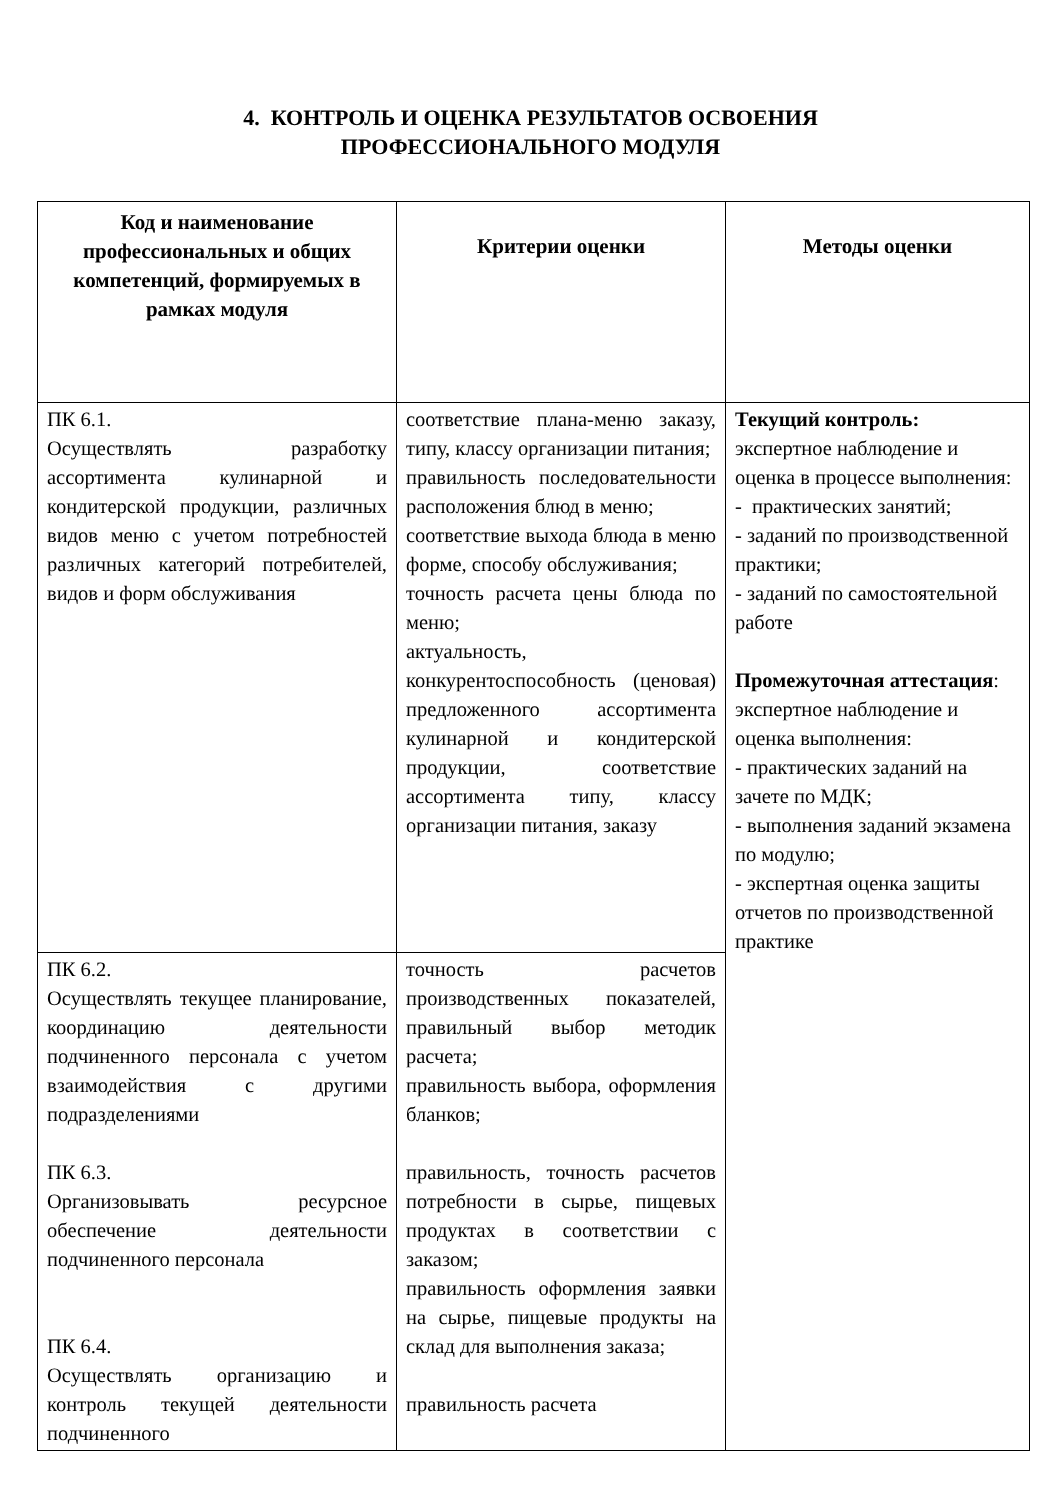4. КОНТРОЛЬ И ОЦЕНКА РЕЗУЛЬТАТОВ ОСВОЕНИЯ
ПРОФЕССИОНАЛЬНОГО МОДУЛЯ
| Код и наименование профессиональных и общих компетенций, формируемых в рамках модуля | Критерии оценки | Методы оценки |
| --- | --- | --- |
| ПК 6.1. Осуществлять разработку ассортимента кулинарной и кондитерской продукции, различных видов меню с учетом потребностей различных категорий потребителей, видов и форм обслуживания | соответствие плана-меню заказу, типу, классу организации питания; правильность последовательности расположения блюд в меню; соответствие выхода блюда в меню форме, способу обслуживания; точность расчета цены блюда по меню; актуальность, конкурентоспособность (ценовая) предложенного ассортимента кулинарной и кондитерской продукции, соответствие ассортимента типу, классу организации питания, заказу | Текущий контроль: экспертное наблюдение и оценка в процессе выполнения: - практических занятий; - заданий по производственной практики; - заданий по самостоятельной работе Промежуточная аттестация : экспертное наблюдение и оценка выполнения: - практических заданий на зачете по МДК; - выполнения заданий экзамена по модулю; - экспертная оценка защиты отчетов по производственной практике |
| ПК 6.2. Осуществлять текущее планирование, координацию деятельности подчиненного персонала с учетом взаимодействия с другими подразделениями ПК 6.3. Организовывать ресурсное обеспечение деятельности подчиненного персонала ПК 6.4. Осуществлять организацию и контроль текущей деятельности подчиненного | точность расчетов производственных показателей, правильный выбор методик расчета; правильность выбора, оформления бланков; правильность, точность расчетов потребности в сырье, пищевых продуктах в соответствии с заказом; правильность оформления заявки на сырье, пищевые продукты на склад для выполнения заказа; правильность расчета | |